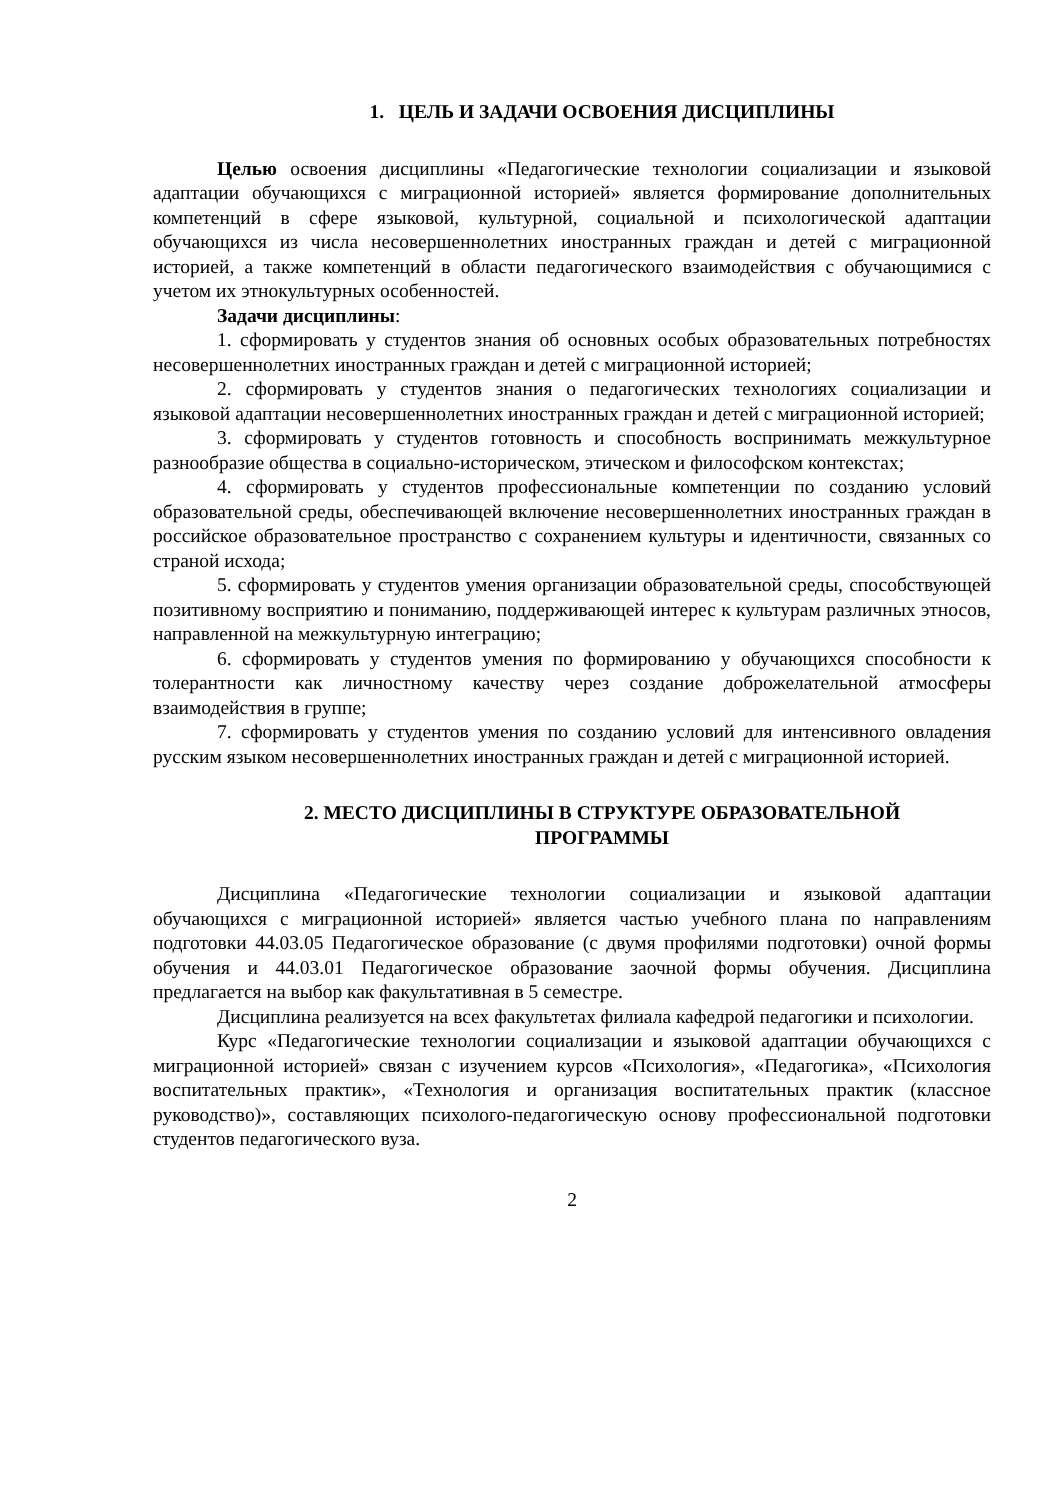1. ЦЕЛЬ И ЗАДАЧИ ОСВОЕНИЯ ДИСЦИПЛИНЫ
Целью освоения дисциплины «Педагогические технологии социализации и языковой адаптации обучающихся с миграционной историей» является формирование дополнительных компетенций в сфере языковой, культурной, социальной и психологической адаптации обучающихся из числа несовершеннолетних иностранных граждан и детей с миграционной историей, а также компетенций в области педагогического взаимодействия с обучающимися с учетом их этнокультурных особенностей.
Задачи дисциплины:
1. сформировать у студентов знания об основных особых образовательных потребностях несовершеннолетних иностранных граждан и детей с миграционной историей;
2. сформировать у студентов знания о педагогических технологиях социализации и языковой адаптации несовершеннолетних иностранных граждан и детей с миграционной историей;
3. сформировать у студентов готовность и способность воспринимать межкультурное разнообразие общества в социально-историческом, этическом и философском контекстах;
4. сформировать у студентов профессиональные компетенции по созданию условий образовательной среды, обеспечивающей включение несовершеннолетних иностранных граждан в российское образовательное пространство с сохранением культуры и идентичности, связанных со страной исхода;
5. сформировать у студентов умения организации образовательной среды, способствующей позитивному восприятию и пониманию, поддерживающей интерес к культурам различных этносов, направленной на межкультурную интеграцию;
6. сформировать у студентов умения по формированию у обучающихся способности к толерантности как личностному качеству через создание доброжелательной атмосферы взаимодействия в группе;
7. сформировать у студентов умения по созданию условий для интенсивного овладения русским языком несовершеннолетних иностранных граждан и детей с миграционной историей.
2. МЕСТО ДИСЦИПЛИНЫ В СТРУКТУРЕ ОБРАЗОВАТЕЛЬНОЙ
ПРОГРАММЫ
Дисциплина «Педагогические технологии социализации и языковой адаптации обучающихся с миграционной историей» является частью учебного плана по направлениям подготовки 44.03.05 Педагогическое образование (с двумя профилями подготовки) очной формы обучения и 44.03.01 Педагогическое образование заочной формы обучения. Дисциплина предлагается на выбор как факультативная в 5 семестре.
Дисциплина реализуется на всех факультетах филиала кафедрой педагогики и психологии.
Курс «Педагогические технологии социализации и языковой адаптации обучающихся с миграционной историей» связан с изучением курсов «Психология», «Педагогика», «Психология воспитательных практик», «Технология и организация воспитательных практик (классное руководство)», составляющих психолого-педагогическую основу профессиональной подготовки студентов педагогического вуза.
2